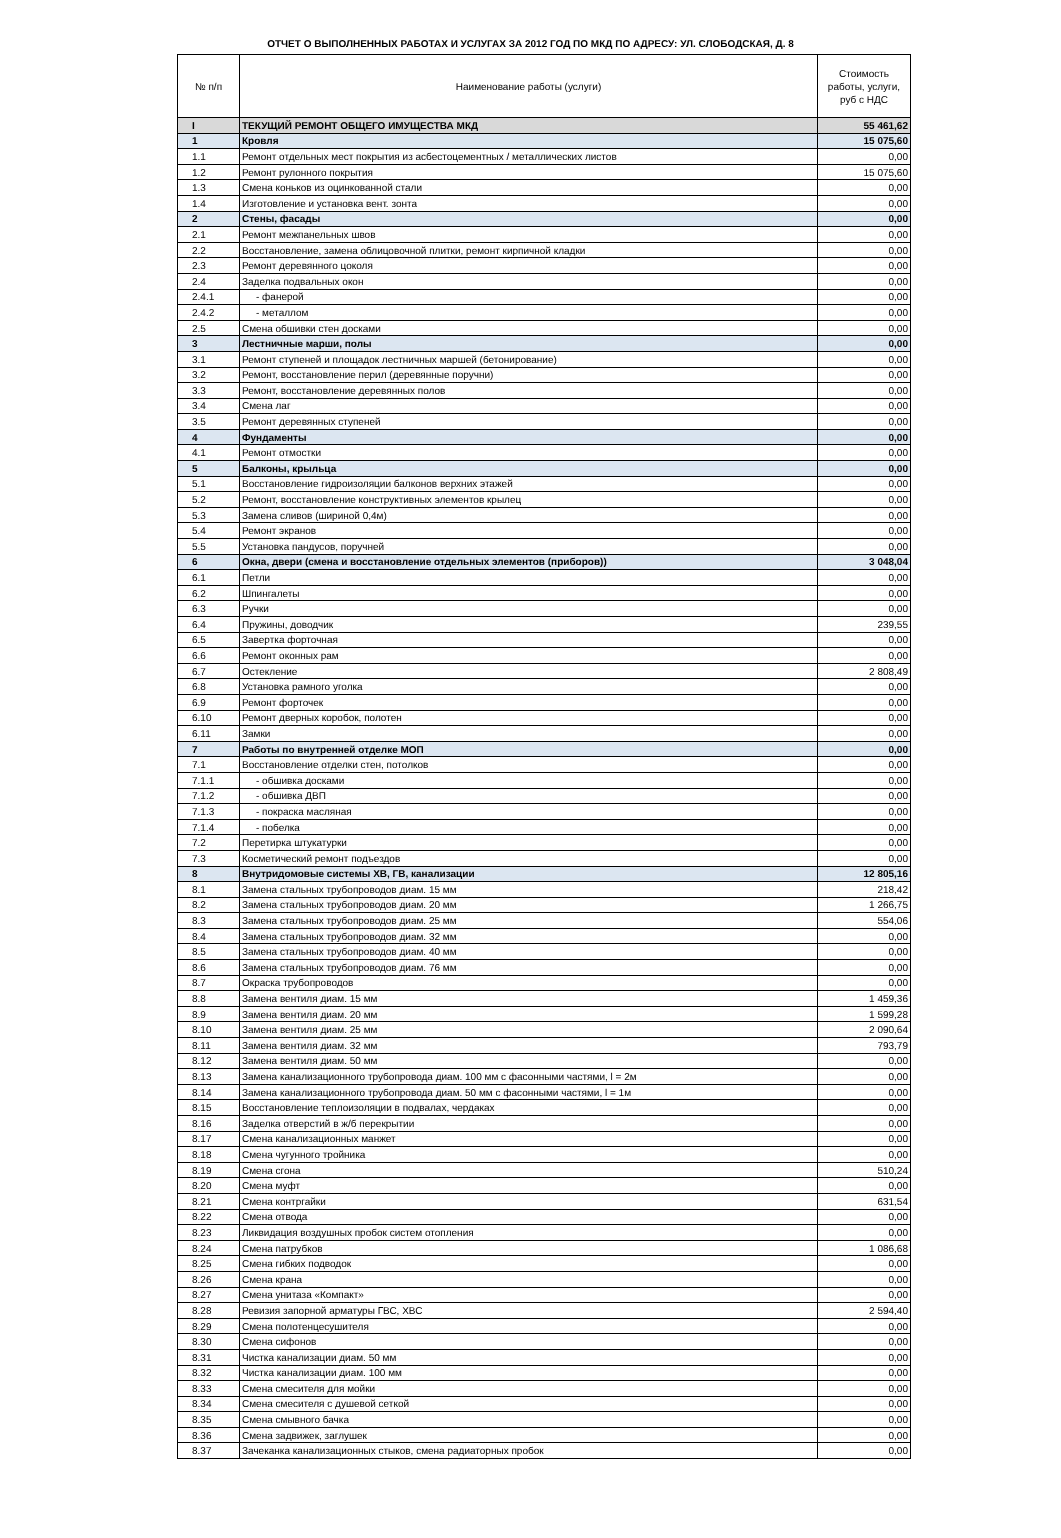ОТЧЕТ О ВЫПОЛНЕННЫХ РАБОТАХ И УСЛУГАХ ЗА 2012 ГОД ПО МКД ПО АДРЕСУ: УЛ. СЛОБОДСКАЯ, Д. 8
| № п/п | Наименование работы (услуги) | Стоимость работы, услуги, руб с НДС |
| --- | --- | --- |
| I | ТЕКУЩИЙ РЕМОНТ ОБЩЕГО ИМУЩЕСТВА МКД | 55 461,62 |
| 1 | Кровля | 15 075,60 |
| 1.1 | Ремонт отдельных мест покрытия из асбестоцементных / металлических листов | 0,00 |
| 1.2 | Ремонт рулонного покрытия | 15 075,60 |
| 1.3 | Смена коньков из оцинкованной стали | 0,00 |
| 1.4 | Изготовление и установка вент. зонта | 0,00 |
| 2 | Стены, фасады | 0,00 |
| 2.1 | Ремонт межпанельных швов | 0,00 |
| 2.2 | Восстановление, замена облицовочной плитки, ремонт кирпичной кладки | 0,00 |
| 2.3 | Ремонт деревянного цоколя | 0,00 |
| 2.4 | Заделка подвальных окон | 0,00 |
| 2.4.1 | - фанерой | 0,00 |
| 2.4.2 | - металлом | 0,00 |
| 2.5 | Смена обшивки стен досками | 0,00 |
| 3 | Лестничные марши, полы | 0,00 |
| 3.1 | Ремонт ступеней и площадок лестничных маршей (бетонирование) | 0,00 |
| 3.2 | Ремонт, восстановление перил (деревянные поручни) | 0,00 |
| 3.3 | Ремонт, восстановление деревянных полов | 0,00 |
| 3.4 | Смена лаг | 0,00 |
| 3.5 | Ремонт деревянных ступеней | 0,00 |
| 4 | Фундаменты | 0,00 |
| 4.1 | Ремонт отмостки | 0,00 |
| 5 | Балконы, крыльца | 0,00 |
| 5.1 | Восстановление гидроизоляции балконов верхних этажей | 0,00 |
| 5.2 | Ремонт, восстановление конструктивных элементов крылец | 0,00 |
| 5.3 | Замена сливов (шириной 0,4м) | 0,00 |
| 5.4 | Ремонт экранов | 0,00 |
| 5.5 | Установка пандусов, поручней | 0,00 |
| 6 | Окна, двери (смена и восстановление отдельных элементов (приборов)) | 3 048,04 |
| 6.1 | Петли | 0,00 |
| 6.2 | Шпингалеты | 0,00 |
| 6.3 | Ручки | 0,00 |
| 6.4 | Пружины, доводчик | 239,55 |
| 6.5 | Завертка форточная | 0,00 |
| 6.6 | Ремонт оконных рам | 0,00 |
| 6.7 | Остекление | 2 808,49 |
| 6.8 | Установка рамного уголка | 0,00 |
| 6.9 | Ремонт форточек | 0,00 |
| 6.10 | Ремонт дверных коробок, полотен | 0,00 |
| 6.11 | Замки | 0,00 |
| 7 | Работы по внутренней отделке МОП | 0,00 |
| 7.1 | Восстановление отделки стен, потолков | 0,00 |
| 7.1.1 | - обшивка досками | 0,00 |
| 7.1.2 | - обшивка ДВП | 0,00 |
| 7.1.3 | - покраска масляная | 0,00 |
| 7.1.4 | - побелка | 0,00 |
| 7.2 | Перетирка штукатурки | 0,00 |
| 7.3 | Косметический ремонт подъездов | 0,00 |
| 8 | Внутридомовые системы ХВ, ГВ, канализации | 12 805,16 |
| 8.1 | Замена стальных трубопроводов диам. 15 мм | 218,42 |
| 8.2 | Замена стальных трубопроводов диам. 20 мм | 1 266,75 |
| 8.3 | Замена стальных трубопроводов диам. 25 мм | 554,06 |
| 8.4 | Замена стальных трубопроводов диам. 32 мм | 0,00 |
| 8.5 | Замена стальных трубопроводов диам. 40 мм | 0,00 |
| 8.6 | Замена стальных трубопроводов диам. 76 мм | 0,00 |
| 8.7 | Окраска трубопроводов | 0,00 |
| 8.8 | Замена вентиля диам. 15 мм | 1 459,36 |
| 8.9 | Замена вентиля диам. 20 мм | 1 599,28 |
| 8.10 | Замена вентиля диам. 25 мм | 2 090,64 |
| 8.11 | Замена вентиля диам. 32 мм | 793,79 |
| 8.12 | Замена вентиля диам. 50 мм | 0,00 |
| 8.13 | Замена канализационного трубопровода диам. 100 мм с фасонными частями, l = 2м | 0,00 |
| 8.14 | Замена канализационного трубопровода диам. 50 мм с фасонными частями, l = 1м | 0,00 |
| 8.15 | Восстановление теплоизоляции в подвалах, чердаках | 0,00 |
| 8.16 | Заделка отверстий в ж/б перекрытии | 0,00 |
| 8.17 | Смена канализационных манжет | 0,00 |
| 8.18 | Смена чугунного тройника | 0,00 |
| 8.19 | Смена сгона | 510,24 |
| 8.20 | Смена муфт | 0,00 |
| 8.21 | Смена контргайки | 631,54 |
| 8.22 | Смена отвода | 0,00 |
| 8.23 | Ликвидация воздушных пробок систем отопления | 0,00 |
| 8.24 | Смена патрубков | 1 086,68 |
| 8.25 | Смена гибких подводок | 0,00 |
| 8.26 | Смена крана | 0,00 |
| 8.27 | Смена унитаза «Компакт» | 0,00 |
| 8.28 | Ревизия запорной арматуры ГВС, ХВС | 2 594,40 |
| 8.29 | Смена полотенцесушителя | 0,00 |
| 8.30 | Смена сифонов | 0,00 |
| 8.31 | Чистка канализации диам. 50 мм | 0,00 |
| 8.32 | Чистка канализации диам. 100 мм | 0,00 |
| 8.33 | Смена смесителя для мойки | 0,00 |
| 8.34 | Смена смесителя с душевой сеткой | 0,00 |
| 8.35 | Смена смывного бачка | 0,00 |
| 8.36 | Смена задвижек, заглушек | 0,00 |
| 8.37 | Зачеканка канализационных стыков, смена радиаторных пробок | 0,00 |